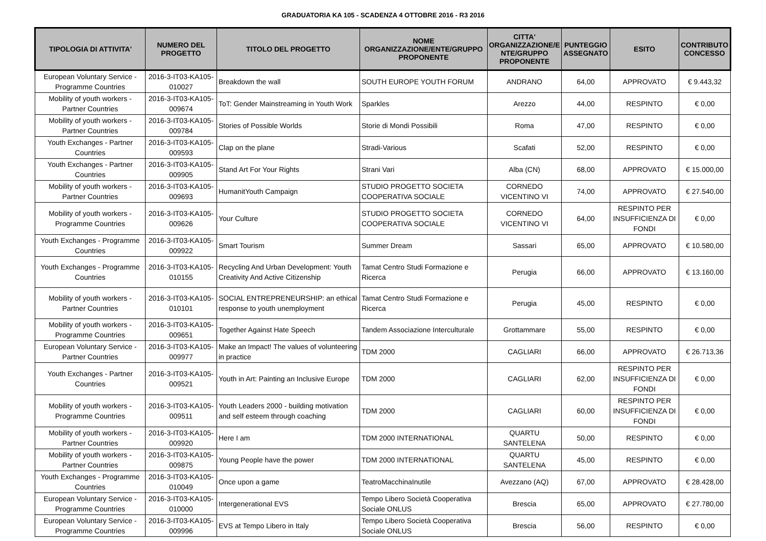GRADUATORIA KA 105 - SCADENZA 4 OTTOBRE 2016 - R3 2016
| TIPOLOGIA DI ATTIVITA' | NUMERO DEL PROGETTO | TITOLO DEL PROGETTO | NOME ORGANIZZAZIONE/ENTE/GRUPPO PROPONENTE | CITTA' ORGANIZZAZIONE/E NTE/GRUPPO PROPONENTE | PUNTEGGIO ASSEGNATO | ESITO | CONTRIBUTO CONCESSO |
| --- | --- | --- | --- | --- | --- | --- | --- |
| European Voluntary Service - Programme Countries | 2016-3-IT03-KA105-010027 | Breakdown the wall | SOUTH EUROPE YOUTH FORUM | ANDRANO | 64,00 | APPROVATO | € 9.443,32 |
| Mobility of youth workers - Partner Countries | 2016-3-IT03-KA105-009674 | ToT: Gender Mainstreaming in Youth Work | Sparkles | Arezzo | 44,00 | RESPINTO | € 0,00 |
| Mobility of youth workers - Partner Countries | 2016-3-IT03-KA105-009784 | Stories of Possible Worlds | Storie di Mondi Possibili | Roma | 47,00 | RESPINTO | € 0,00 |
| Youth Exchanges - Partner Countries | 2016-3-IT03-KA105-009593 | Clap on the plane | Stradi-Various | Scafati | 52,00 | RESPINTO | € 0,00 |
| Youth Exchanges - Partner Countries | 2016-3-IT03-KA105-009905 | Stand Art For Your Rights | Strani Vari | Alba (CN) | 68,00 | APPROVATO | € 15.000,00 |
| Mobility of youth workers - Partner Countries | 2016-3-IT03-KA105-009693 | HumanitYouth Campaign | STUDIO PROGETTO SOCIETA COOPERATIVA SOCIALE | CORNEDO VICENTINO VI | 74,00 | APPROVATO | € 27.540,00 |
| Mobility of youth workers - Programme Countries | 2016-3-IT03-KA105-009626 | Your Culture | STUDIO PROGETTO SOCIETA COOPERATIVA SOCIALE | CORNEDO VICENTINO VI | 64,00 | RESPINTO PER INSUFFICIENZA DI FONDI | € 0,00 |
| Youth Exchanges - Programme Countries | 2016-3-IT03-KA105-009922 | Smart Tourism | Summer Dream | Sassari | 65,00 | APPROVATO | € 10.580,00 |
| Youth Exchanges - Programme Countries | 2016-3-IT03-KA105-010155 | Recycling And Urban Development: Youth Creativity And Active Citizenship | Tamat Centro Studi Formazione e Ricerca | Perugia | 66,00 | APPROVATO | € 13.160,00 |
| Mobility of youth workers - Partner Countries | 2016-3-IT03-KA105-010101 | SOCIAL ENTREPRENEURSHIP: an ethical response to youth unemployment | Tamat Centro Studi Formazione e Ricerca | Perugia | 45,00 | RESPINTO | € 0,00 |
| Mobility of youth workers - Programme Countries | 2016-3-IT03-KA105-009651 | Together Against Hate Speech | Tandem Associazione Interculturale | Grottammare | 55,00 | RESPINTO | € 0,00 |
| European Voluntary Service - Partner Countries | 2016-3-IT03-KA105-009977 | Make an Impact! The values of volunteering in practice | TDM 2000 | CAGLIARI | 66,00 | APPROVATO | € 26.713,36 |
| Youth Exchanges - Partner Countries | 2016-3-IT03-KA105-009521 | Youth in Art: Painting an Inclusive Europe | TDM 2000 | CAGLIARI | 62,00 | RESPINTO PER INSUFFICIENZA DI FONDI | € 0,00 |
| Mobility of youth workers - Programme Countries | 2016-3-IT03-KA105-009511 | Youth Leaders 2000 - building motivation and self esteem through coaching | TDM 2000 | CAGLIARI | 60,00 | RESPINTO PER INSUFFICIENZA DI FONDI | € 0,00 |
| Mobility of youth workers - Partner Countries | 2016-3-IT03-KA105-009920 | Here I am | TDM 2000 INTERNATIONAL | QUARTU SANTELENA | 50,00 | RESPINTO | € 0,00 |
| Mobility of youth workers - Partner Countries | 2016-3-IT03-KA105-009875 | Young People have the power | TDM 2000 INTERNATIONAL | QUARTU SANTELENA | 45,00 | RESPINTO | € 0,00 |
| Youth Exchanges - Programme Countries | 2016-3-IT03-KA105-010049 | Once upon a game | TeatroMacchinaInutile | Avezzano (AQ) | 67,00 | APPROVATO | € 28.428,00 |
| European Voluntary Service - Programme Countries | 2016-3-IT03-KA105-010000 | Intergenerational EVS | Tempo Libero Società Cooperativa Sociale ONLUS | Brescia | 65,00 | APPROVATO | € 27.780,00 |
| European Voluntary Service - Programme Countries | 2016-3-IT03-KA105-009996 | EVS at Tempo Libero in Italy | Tempo Libero Società Cooperativa Sociale ONLUS | Brescia | 56,00 | RESPINTO | € 0,00 |